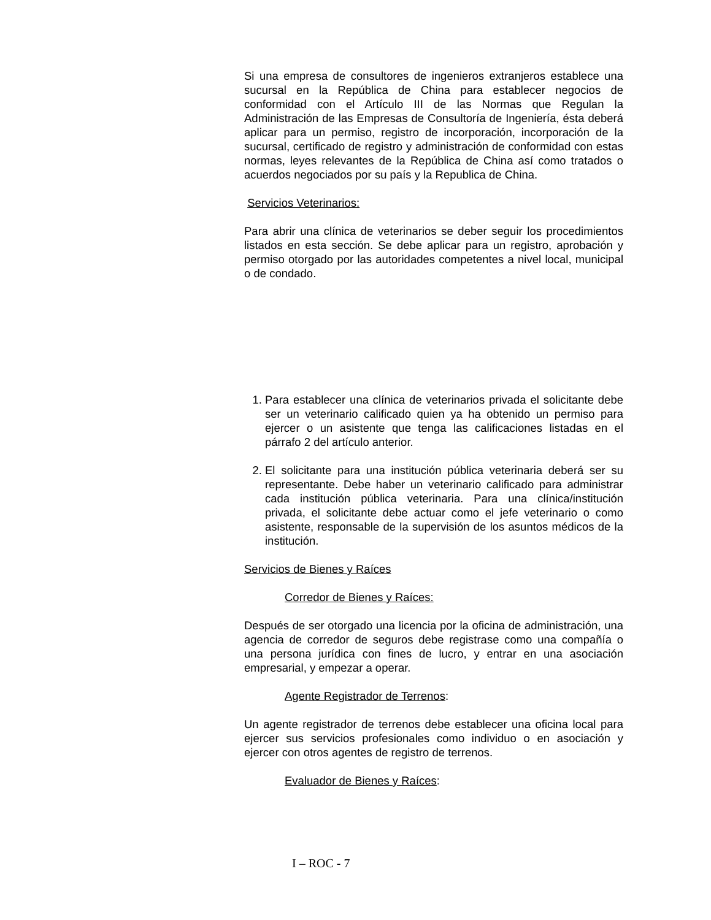Si una empresa de consultores de ingenieros extranjeros establece una sucursal en la República de China para establecer negocios de conformidad con el Artículo III de las Normas que Regulan la Administración de las Empresas de Consultoría de Ingeniería, ésta deberá aplicar para un permiso, registro de incorporación, incorporación de la sucursal, certificado de registro y administración de conformidad con estas normas, leyes relevantes de la República de China así como tratados o acuerdos negociados por su país y la Republica de China.
Servicios Veterinarios:
Para abrir una clínica de veterinarios se deber seguir los procedimientos listados en esta sección. Se debe aplicar para un registro, aprobación y permiso otorgado por las autoridades competentes a nivel local, municipal o de condado.
1. Para establecer una clínica de veterinarios privada el solicitante debe ser un veterinario calificado quien ya ha obtenido un permiso para ejercer o un asistente que tenga las calificaciones listadas en el párrafo 2 del artículo anterior.
2. El solicitante para una institución pública veterinaria deberá ser su representante. Debe haber un veterinario calificado para administrar cada institución pública veterinaria. Para una clínica/institución privada, el solicitante debe actuar como el jefe veterinario o como asistente, responsable de la supervisión de los asuntos médicos de la institución.
Servicios de Bienes y Raíces
Corredor de Bienes y Raíces:
Después de ser otorgado una licencia por la oficina de administración, una agencia de corredor de seguros debe registrase como una compañía o una persona jurídica con fines de lucro, y entrar en una asociación empresarial, y empezar a operar.
Agente Registrador de Terrenos:
Un agente registrador de terrenos debe establecer una oficina local para ejercer sus servicios profesionales como individuo o en asociación y ejercer con otros agentes de registro de terrenos.
Evaluador de Bienes y Raíces:
I – ROC - 7